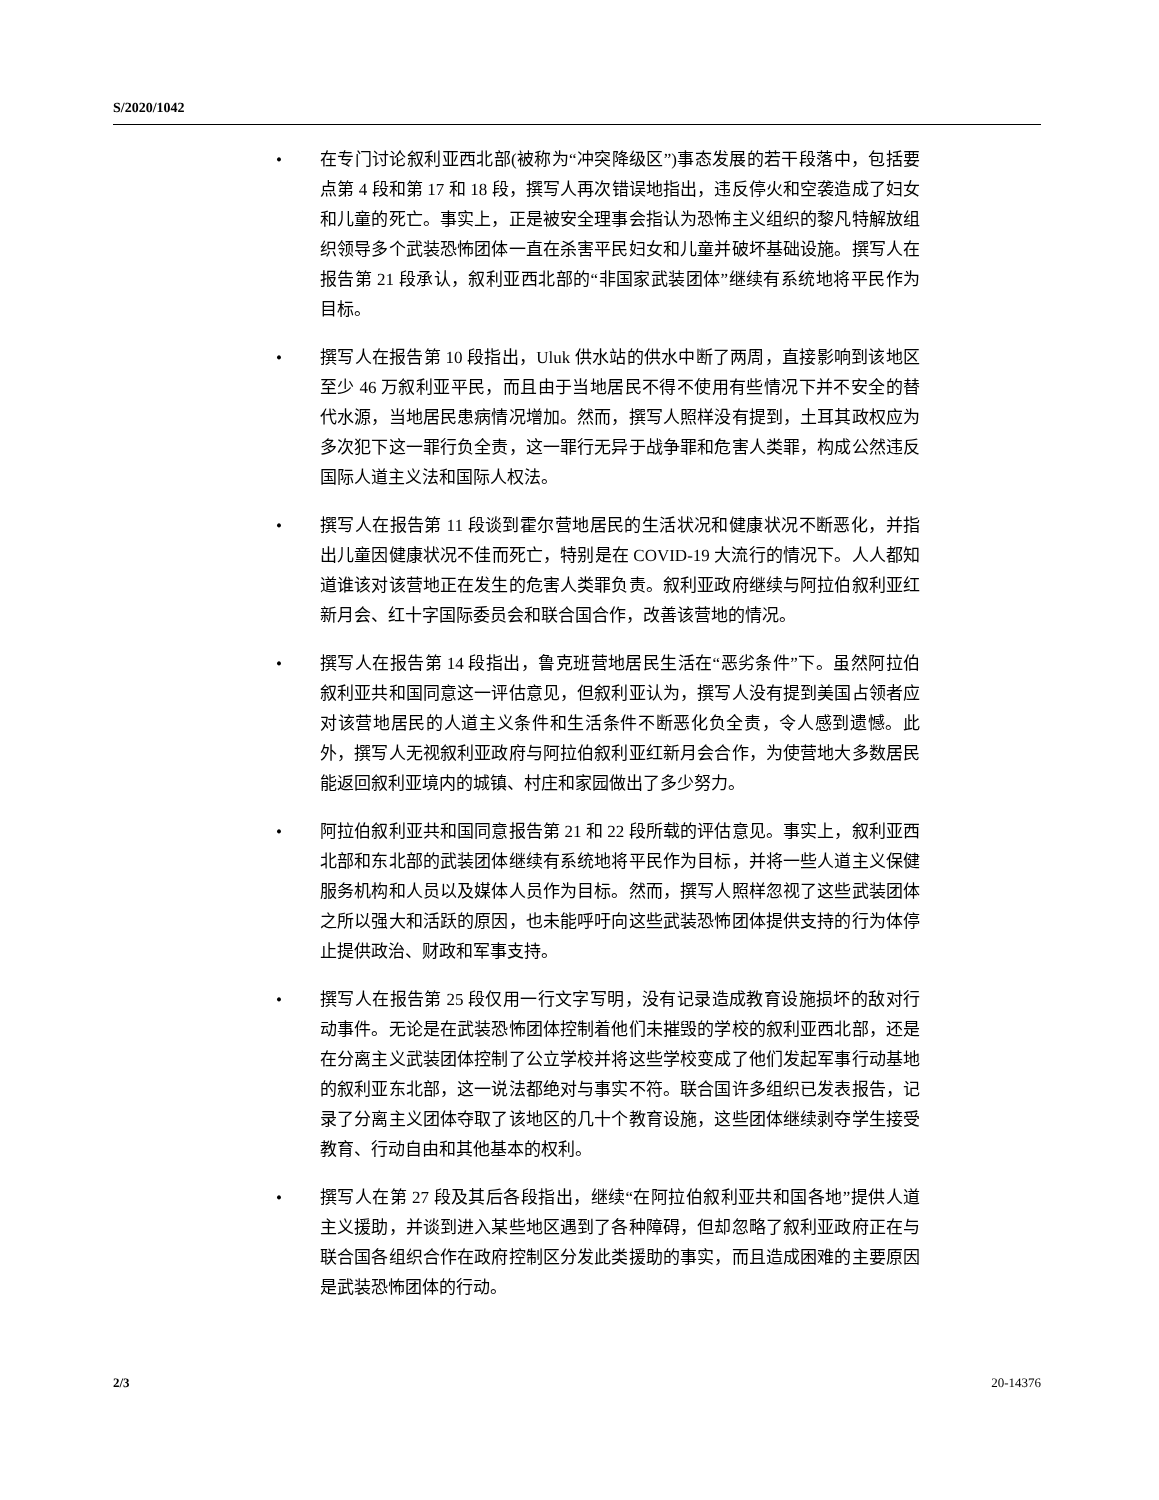S/2020/1042
• 在专门讨论叙利亚西北部(被称为“冲突降级区”)事态发展的若干段落中，包括要点第 4 段和第 17 和 18 段，撰写人再次错误地指出，违反停火和空袭造成了妇女和儿童的死亡。事实上，正是被安全理事会指认为恐怖主义组织的黎凡特解放组织领导多个武装恐怖团体一直在杀害平民妇女和儿童并破坏基础设施。撰写人在报告第 21 段承认，叙利亚西北部的“非国家武装团体”继续有系统地将平民作为目标。
• 撰写人在报告第 10 段指出，Uluk 供水站的供水中断了两周，直接影响到该地区至少 46 万叙利亚平民，而且由于当地居民不得不使用有些情况下并不安全的替代水源，当地居民患病情况增加。然而，撰写人照样没有提到，土耳其政权应为多次犯下这一罪行负全责，这一罪行无异于战争罪和危害人类罪，构成公然违反国际人道主义法和国际人权法。
• 撰写人在报告第 11 段谈到霍尔营地居民的生活状况和健康状况不断恶化，并指出儿童因健康状况不佳而死亡，特别是在 COVID-19 大流行的情况下。人人都知道谁该对该营地正在发生的危害人类罪负责。叙利亚政府继续与阿拉伯叙利亚红新月会、红十字国际委员会和联合国合作，改善该营地的情况。
• 撰写人在报告第 14 段指出，鲁克班营地居民生活在“恶劣条件”下。虽然阿拉伯叙利亚共和国同意这一评估意见，但叙利亚认为，撰写人没有提到美国占领者应对该营地居民的人道主义条件和生活条件不断恶化负全责，令人感到遗憾。此外，撰写人无视叙利亚政府与阿拉伯叙利亚红新月会合作，为使营地大多数居民能返回叙利亚境内的城镇、村庄和家园做出了多少努力。
• 阿拉伯叙利亚共和国同意报告第 21 和 22 段所载的评估意见。事实上，叙利亚西北部和东北部的武装团体继续有系统地将平民作为目标，并将一些人道主义保健服务机构和人员以及媒体人员作为目标。然而，撰写人照样忽视了这些武装团体之所以强大和活跃的原因，也未能呼吁向这些武装恐怖团体提供支持的行为体停止提供政治、财政和军事支持。
• 撰写人在报告第 25 段仅用一行文字写明，没有记录造成教育设施损坏的敌对行动事件。无论是在武装恐怖团体控制着他们未摧毁的学校的叙利亚西北部，还是在分离主义武装团体控制了公立学校并将这些学校变成了他们发起军事行动基地的叙利亚东北部，这一说法都绝对与事实不符。联合国许多组织已发表报告，记录了分离主义团体夺取了该地区的几十个教育设施，这些团体继续剥夺学生接受教育、行动自由和其他基本的权利。
• 撰写人在第 27 段及其后各段指出，继续“在阿拉伯叙利亚共和国各地”提供人道主义援助，并谈到进入某些地区遇到了各种障碍，但却忽略了叙利亚政府正在与联合国各组织合作在政府控制区分发此类援助的事实，而且造成困难的主要原因是武装恐怖团体的行动。
2/3 20-14376